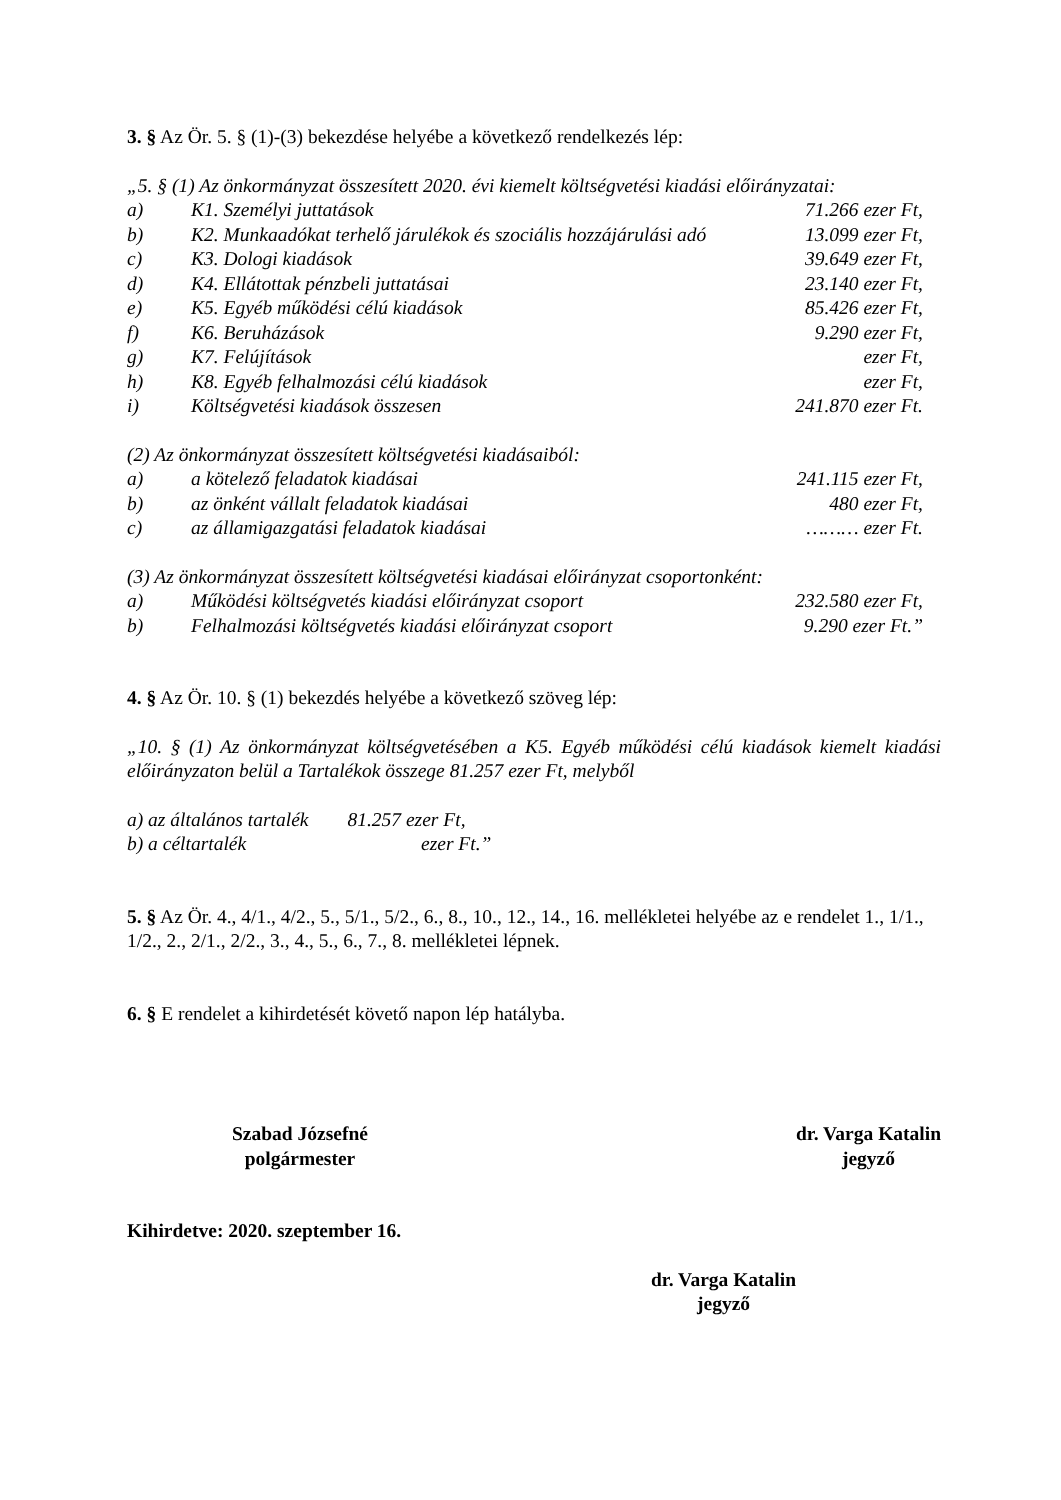3. § Az Ör. 5. § (1)-(3) bekezdése helyébe a következő rendelkezés lép:
„5. § (1) Az önkormányzat összesített 2020. évi kiemelt költségvetési kiadási előirányzatai:
a) K1. Személyi juttatások 71.266 ezer Ft,
b) K2. Munkaadókat terhelő járulékok és szociális hozzájárulási adó 13.099 ezer Ft,
c) K3. Dologi kiadások 39.649 ezer Ft,
d) K4. Ellátottak pénzbeli juttatásai 23.140 ezer Ft,
e) K5. Egyéb működési célú kiadások 85.426 ezer Ft,
f) K6. Beruházások 9.290 ezer Ft,
g) K7. Felújítások ezer Ft,
h) K8. Egyéb felhalmozási célú kiadások ezer Ft,
i) Költségvetési kiadások összesen 241.870 ezer Ft.
(2) Az önkormányzat összesített költségvetési kiadásaiból:
a) a kötelező feladatok kiadásai 241.115 ezer Ft,
b) az önként vállalt feladatok kiadásai 480 ezer Ft,
c) az államigazgatási feladatok kiadásai ……… ezer Ft.
(3) Az önkormányzat összesített költségvetési kiadásai előirányzat csoportonként:
a) Működési költségvetés kiadási előirányzat csoport 232.580 ezer Ft,
b) Felhalmozási költségvetés kiadási előirányzat csoport 9.290 ezer Ft.”
4. § Az Ör. 10. § (1) bekezdés helyébe a következő szöveg lép:
„10. § (1) Az önkormányzat költségvetésében a K5. Egyéb működési célú kiadások kiemelt kiadási előirányzaton belül a Tartalékok összege 81.257 ezer Ft, melyből
a) az általános tartalék 81.257 ezer Ft,
b) a céltartalék ezer Ft.”
5. § Az Ör. 4., 4/1., 4/2., 5., 5/1., 5/2., 6., 8., 10., 12., 14., 16. mellékletei helyébe az e rendelet 1., 1/1., 1/2., 2., 2/1., 2/2., 3., 4., 5., 6., 7., 8. mellékletei lépnek.
6. § E rendelet a kihirdetését követő napon lép hatályba.
Szabad Józsefné
polgármester
dr. Varga Katalin
jegyző
Kihirdetve: 2020. szeptember 16.
dr. Varga Katalin
jegyző